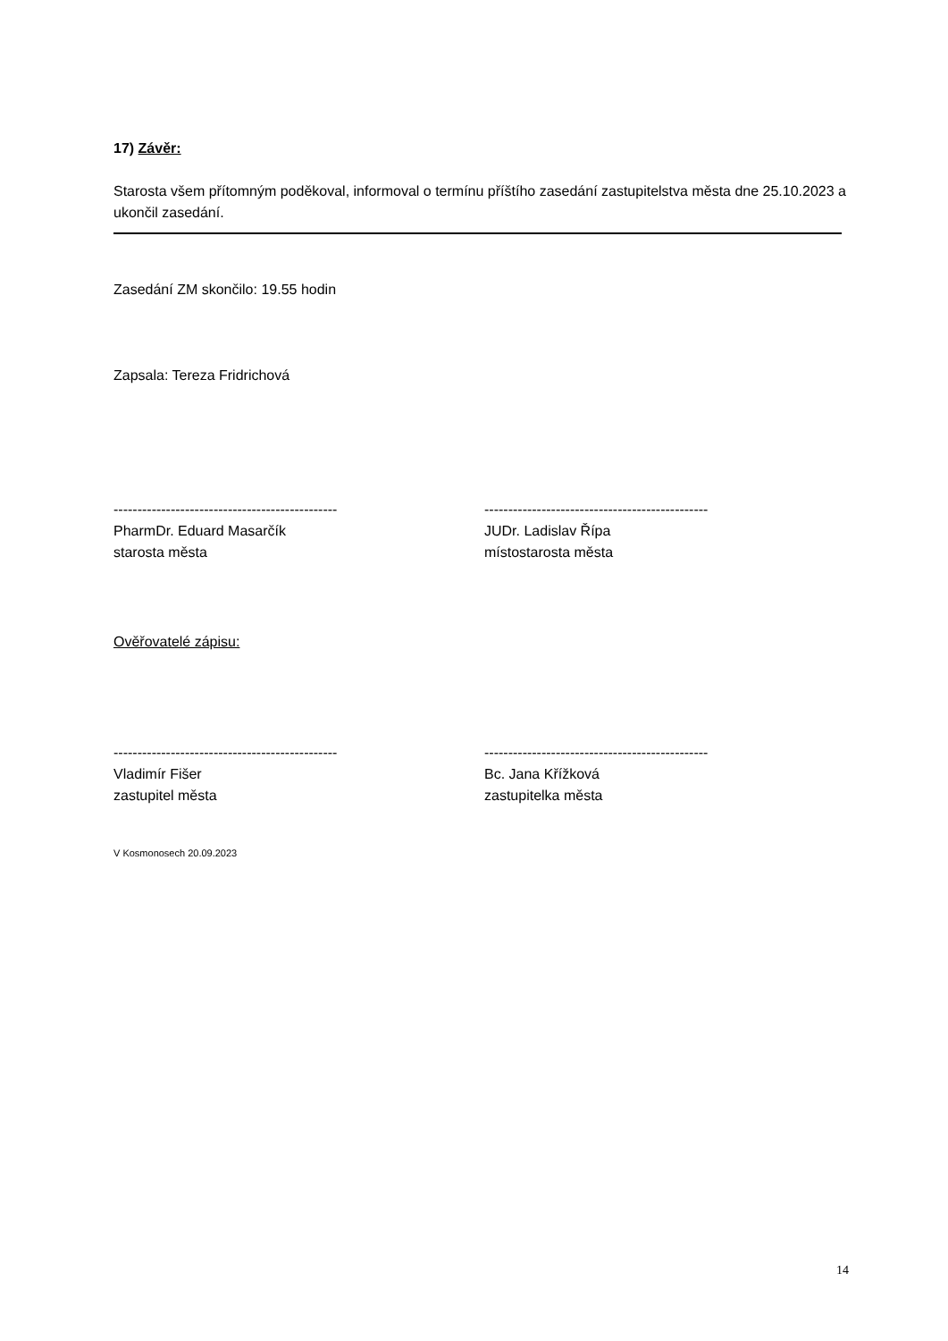17) Závěr:
Starosta všem přítomným poděkoval, informoval o termínu příštího zasedání zastupitelstva města dne 25.10.2023 a ukončil zasedání.
Zasedání ZM skončilo: 19.55 hodin
Zapsala: Tereza Fridrichová
-----------------------------------------------
PharmDr. Eduard Masarčík
starosta města
-----------------------------------------------
JUDr. Ladislav Řípa
místostarosta města
Ověřovatelé zápisu:
-----------------------------------------------
Vladimír Fišer
zastupitel města
-----------------------------------------------
Bc. Jana Křížková
zastupitelka města
V Kosmonosech 20.09.2023
14